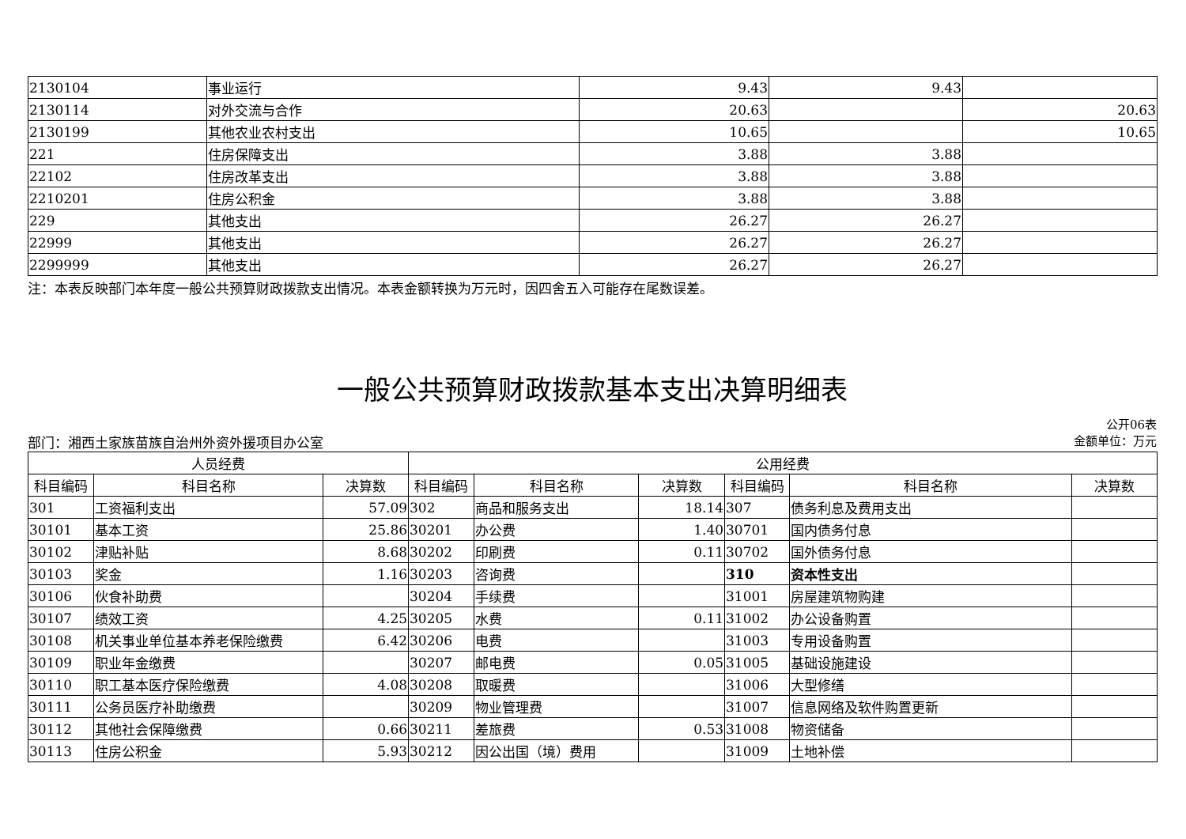| 2130104 | 事业运行 | 9.43 | 9.43 | |
| 2130114 | 对外交流与合作 | 20.63 | | 20.63 |
| 2130199 | 其他农业农村支出 | 10.65 | | 10.65 |
| 221 | 住房保障支出 | 3.88 | 3.88 | |
| 22102 | 住房改革支出 | 3.88 | 3.88 | |
| 2210201 | 住房公积金 | 3.88 | 3.88 | |
| 229 | 其他支出 | 26.27 | 26.27 | |
| 22999 | 其他支出 | 26.27 | 26.27 | |
| 2299999 | 其他支出 | 26.27 | 26.27 | |
注：本表反映部门本年度一般公共预算财政拨款支出情况。本表金额转换为万元时，因四舍五入可能存在尾数误差。
一般公共预算财政拨款基本支出决算明细表
公开06表
部门：湘西土家族苗族自治州外资外援项目办公室 金额单位：万元
| 人员经费 | | | 公用经费 | | | | | |
| --- | --- | --- | --- | --- | --- | --- | --- | --- |
| 科目编码 | 科目名称 | 决算数 | 科目编码 | 科目名称 | 决算数 | 科目编码 | 科目名称 | 决算数 |
| 301 | 工资福利支出 | 57.09 | 302 | 商品和服务支出 | 18.14 | 307 | 债务利息及费用支出 | |
| 30101 | 基本工资 | 25.86 | 30201 | 办公费 | 1.40 | 30701 | 国内债务付息 | |
| 30102 | 津贴补贴 | 8.68 | 30202 | 印刷费 | 0.11 | 30702 | 国外债务付息 | |
| 30103 | 奖金 | 1.16 | 30203 | 咨询费 | | 310 | 资本性支出 | |
| 30106 | 伙食补助费 | | 30204 | 手续费 | | 31001 | 房屋建筑物购建 | |
| 30107 | 绩效工资 | 4.25 | 30205 | 水费 | 0.11 | 31002 | 办公设备购置 | |
| 30108 | 机关事业单位基本养老保险缴费 | 6.42 | 30206 | 电费 | | 31003 | 专用设备购置 | |
| 30109 | 职业年金缴费 | | 30207 | 邮电费 | 0.05 | 31005 | 基础设施建设 | |
| 30110 | 职工基本医疗保险缴费 | 4.08 | 30208 | 取暖费 | | 31006 | 大型修缮 | |
| 30111 | 公务员医疗补助缴费 | | 30209 | 物业管理费 | | 31007 | 信息网络及软件购置更新 | |
| 30112 | 其他社会保障缴费 | 0.66 | 30211 | 差旅费 | 0.53 | 31008 | 物资储备 | |
| 30113 | 住房公积金 | 5.93 | 30212 | 因公出国（境）费用 | | 31009 | 土地补偿 | |